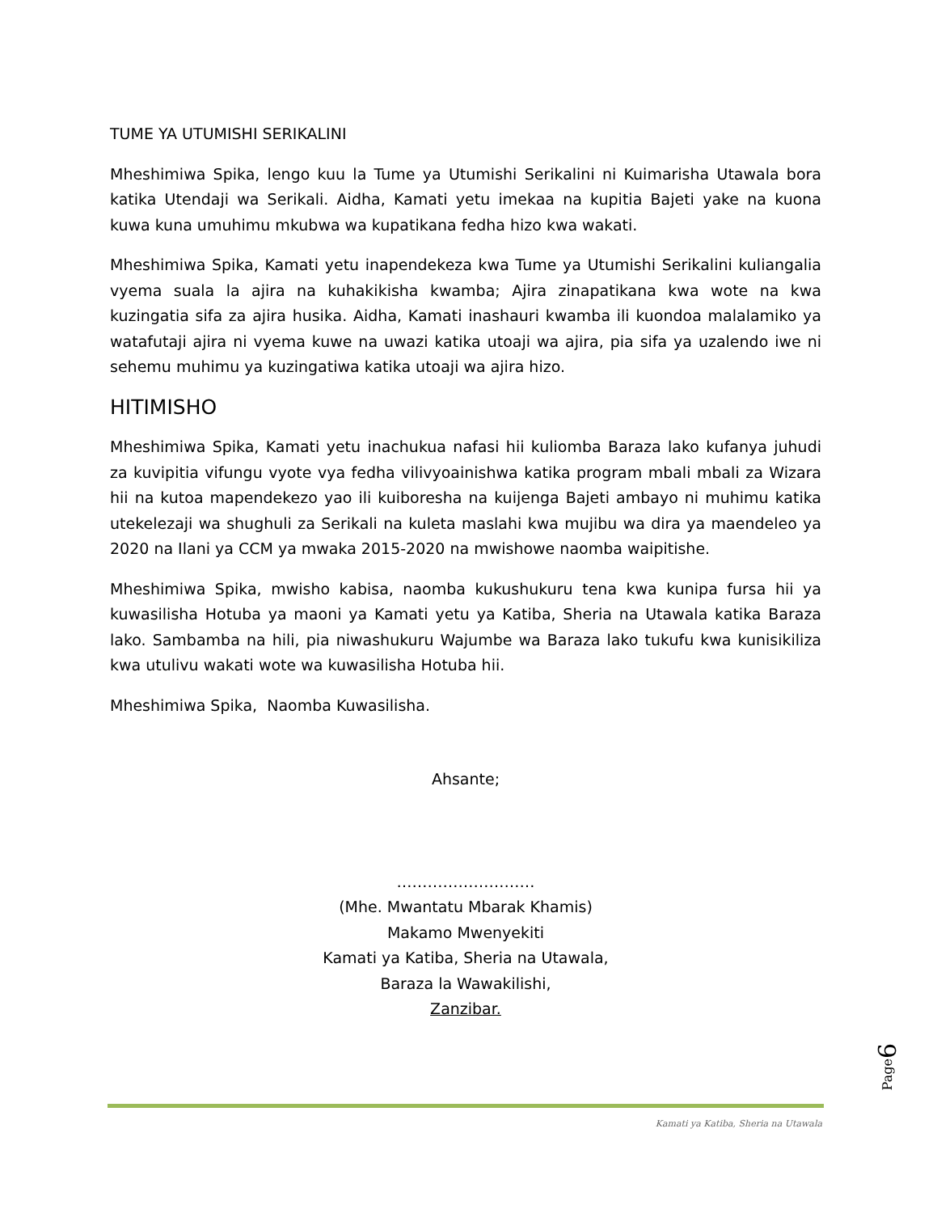TUME YA UTUMISHI SERIKALINI
Mheshimiwa Spika, lengo kuu la Tume ya Utumishi Serikalini ni Kuimarisha Utawala bora katika Utendaji wa Serikali. Aidha, Kamati yetu imekaa na kupitia Bajeti yake na kuona kuwa kuna umuhimu mkubwa wa kupatikana fedha hizo kwa wakati.
Mheshimiwa Spika, Kamati yetu inapendekeza kwa Tume ya Utumishi Serikalini kuliangalia vyema suala la ajira na kuhakikisha kwamba; Ajira zinapatikana kwa wote na kwa kuzingatia sifa za ajira husika. Aidha, Kamati inashauri kwamba ili kuondoa malalamiko ya watafutaji ajira ni vyema kuwe na uwazi katika utoaji wa ajira, pia sifa ya uzalendo iwe ni sehemu muhimu ya kuzingatiwa katika utoaji wa ajira hizo.
HITIMISHO
Mheshimiwa Spika, Kamati yetu inachukua nafasi hii kuliomba Baraza lako kufanya juhudi za kuvipitia vifungu vyote vya fedha vilivyoainishwa katika program mbali mbali za Wizara hii na kutoa mapendekezo yao ili kuiboresha na kuijenga Bajeti ambayo ni muhimu katika utekelezaji wa shughuli za Serikali na kuleta maslahi kwa mujibu wa dira ya maendeleo ya 2020 na Ilani ya CCM ya mwaka 2015-2020 na mwishowe naomba waipitishe.
Mheshimiwa Spika, mwisho kabisa, naomba kukushukuru tena kwa kunipa fursa hii ya kuwasilisha Hotuba ya maoni ya Kamati yetu ya Katiba, Sheria na Utawala katika Baraza lako. Sambamba na hili, pia niwashukuru Wajumbe wa Baraza lako tukufu kwa kunisikiliza kwa utulivu wakati wote wa kuwasilisha Hotuba hii.
Mheshimiwa Spika, Naomba Kuwasilisha.
Ahsante;
………………………
(Mhe. Mwantatu Mbarak Khamis)
Makamo Mwenyekiti
Kamati ya Katiba, Sheria na Utawala,
Baraza la Wawakilishi,
Zanzibar.
Page6
Kamati ya Katiba, Sheria na Utawala